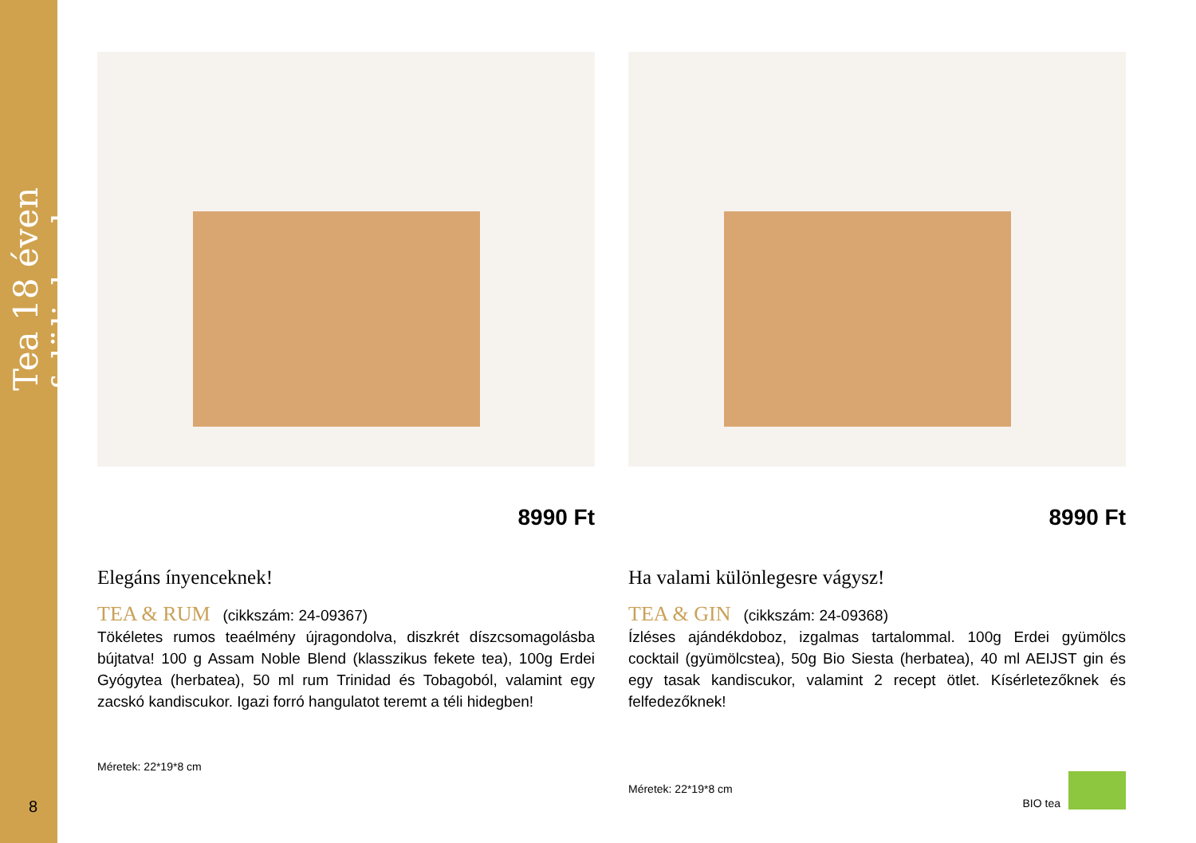Tea 18 éven felülieknek
8
8990 Ft
Elegáns ínyenceknek!
TEA & RUM (cikkszám: 24-09367)
Tökéletes rumos teaélmény újragondolva, diszkrét díszcsomagolásba bújtatva! 100 g Assam Noble Blend (klasszikus fekete tea), 100g Erdei Gyógytea (herbatea), 50 ml rum Trinidad és Tobagoból, valamint egy zacskó kandiscukor. Igazi forró hangulatot teremt a téli hidegben!
Méretek: 22*19*8 cm
8990 Ft
Ha valami különlegesre vágysz!
TEA & GIN (cikkszám: 24-09368)
Ízléses ajándékdoboz, izgalmas tartalommal. 100g Erdei gyümölcs cocktail (gyümölcstea), 50g Bio Siesta (herbatea), 40 ml AEIJST gin és egy tasak kandiscukor, valamint 2 recept ötlet. Kísérletezőknek és felfedezőknek!
Méretek: 22*19*8 cm
BIO tea